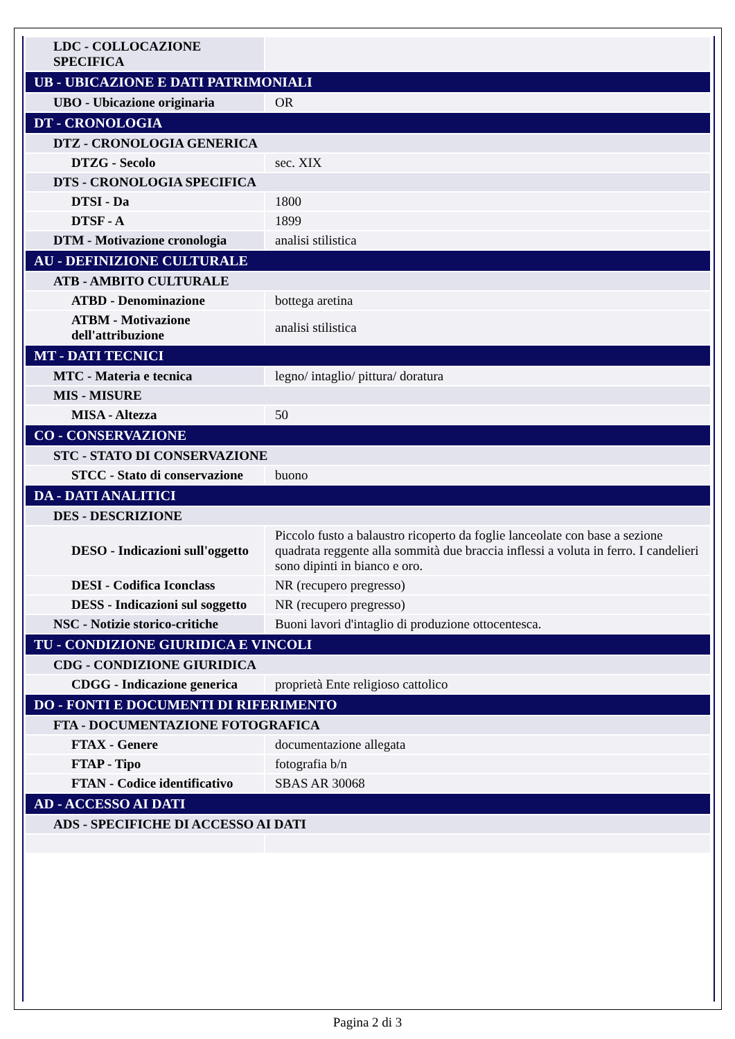| LDC - COLLOCAZIONE SPECIFICA | |
| UB - UBICAZIONE E DATI PATRIMONIALI | |
| UBO - Ubicazione originaria | OR |
| DT - CRONOLOGIA | |
| DTZ - CRONOLOGIA GENERICA | |
| DTZG - Secolo | sec. XIX |
| DTS - CRONOLOGIA SPECIFICA | |
| DTSI - Da | 1800 |
| DTSF - A | 1899 |
| DTM - Motivazione cronologia | analisi stilistica |
| AU - DEFINIZIONE CULTURALE | |
| ATB - AMBITO CULTURALE | |
| ATBD - Denominazione | bottega aretina |
| ATBM - Motivazione dell'attribuzione | analisi stilistica |
| MT - DATI TECNICI | |
| MTC - Materia e tecnica | legno/ intaglio/ pittura/ doratura |
| MIS - MISURE | |
| MISA - Altezza | 50 |
| CO - CONSERVAZIONE | |
| STC - STATO DI CONSERVAZIONE | |
| STCC - Stato di conservazione | buono |
| DA - DATI ANALITICI | |
| DES - DESCRIZIONE | |
| DESO - Indicazioni sull'oggetto | Piccolo fusto a balaustro ricoperto da foglie lanceolate con base a sezione quadrata reggente alla sommità due braccia inflessi a voluta in ferro. I candelieri sono dipinti in bianco e oro. |
| DESI - Codifica Iconclass | NR (recupero pregresso) |
| DESS - Indicazioni sul soggetto | NR (recupero pregresso) |
| NSC - Notizie storico-critiche | Buoni lavori d'intaglio di produzione ottocentesca. |
| TU - CONDIZIONE GIURIDICA E VINCOLI | |
| CDG - CONDIZIONE GIURIDICA | |
| CDGG - Indicazione generica | proprietà Ente religioso cattolico |
| DO - FONTI E DOCUMENTI DI RIFERIMENTO | |
| FTA - DOCUMENTAZIONE FOTOGRAFICA | |
| FTAX - Genere | documentazione allegata |
| FTAP - Tipo | fotografia b/n |
| FTAN - Codice identificativo | SBAS AR 30068 |
| AD - ACCESSO AI DATI | |
| ADS - SPECIFICHE DI ACCESSO AI DATI | |
Pagina 2 di 3